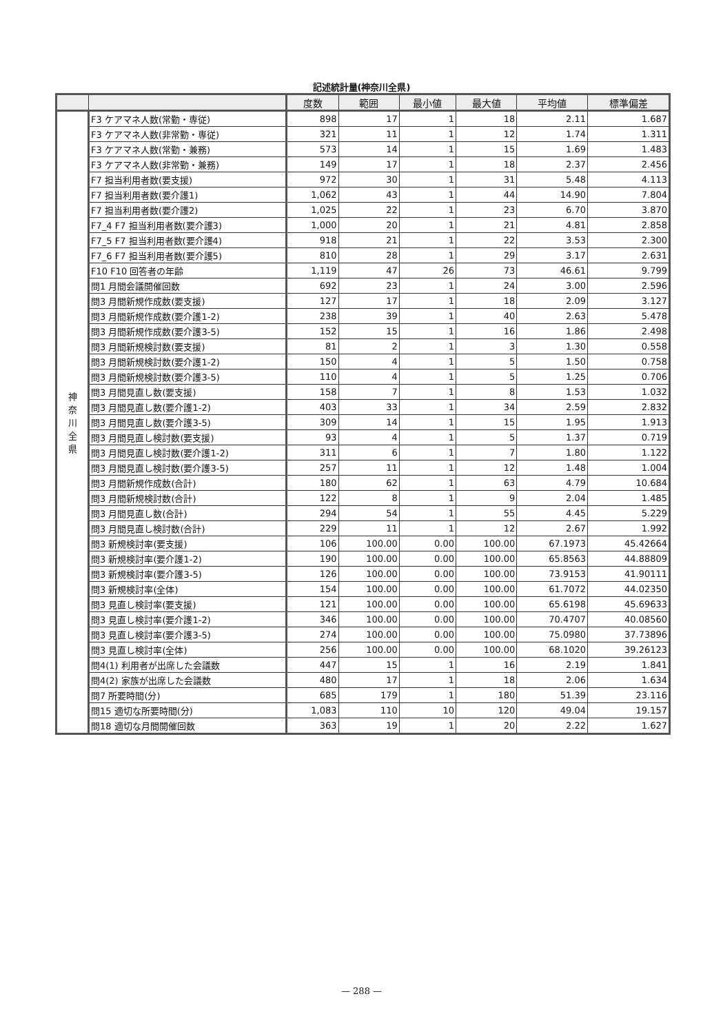記述統計量(神奈川全県)
| | | 度数 | 範囲 | 最小値 | 最大値 | 平均値 | 標準偏差 |
| --- | --- | --- | --- | --- | --- | --- | --- |
| 神 奈 川 全 県 | F3 ケアマネ人数(常勤・専従) | 898 | 17 | 1 | 18 | 2.11 | 1.687 |
| | F3 ケアマネ人数(非常勤・専従) | 321 | 11 | 1 | 12 | 1.74 | 1.311 |
| | F3 ケアマネ人数(常勤・兼務) | 573 | 14 | 1 | 15 | 1.69 | 1.483 |
| | F3 ケアマネ人数(非常勤・兼務) | 149 | 17 | 1 | 18 | 2.37 | 2.456 |
| | F7 担当利用者数(要支援) | 972 | 30 | 1 | 31 | 5.48 | 4.113 |
| | F7 担当利用者数(要介護1) | 1,062 | 43 | 1 | 44 | 14.90 | 7.804 |
| | F7 担当利用者数(要介護2) | 1,025 | 22 | 1 | 23 | 6.70 | 3.870 |
| | F7_4 F7 担当利用者数(要介護3) | 1,000 | 20 | 1 | 21 | 4.81 | 2.858 |
| | F7_5 F7 担当利用者数(要介護4) | 918 | 21 | 1 | 22 | 3.53 | 2.300 |
| | F7_6 F7 担当利用者数(要介護5) | 810 | 28 | 1 | 29 | 3.17 | 2.631 |
| | F10 F10 回答者の年齢 | 1,119 | 47 | 26 | 73 | 46.61 | 9.799 |
| | 問1 月間会議開催回数 | 692 | 23 | 1 | 24 | 3.00 | 2.596 |
| | 問3 月間新規作成数(要支援) | 127 | 17 | 1 | 18 | 2.09 | 3.127 |
| | 問3 月間新規作成数(要介護1-2) | 238 | 39 | 1 | 40 | 2.63 | 5.478 |
| | 問3 月間新規作成数(要介護3-5) | 152 | 15 | 1 | 16 | 1.86 | 2.498 |
| | 問3 月間新規検討数(要支援) | 81 | 2 | 1 | 3 | 1.30 | 0.558 |
| | 問3 月間新規検討数(要介護1-2) | 150 | 4 | 1 | 5 | 1.50 | 0.758 |
| | 問3 月間新規検討数(要介護3-5) | 110 | 4 | 1 | 5 | 1.25 | 0.706 |
| | 問3 月間見直し数(要支援) | 158 | 7 | 1 | 8 | 1.53 | 1.032 |
| | 問3 月間見直し数(要介護1-2) | 403 | 33 | 1 | 34 | 2.59 | 2.832 |
| | 問3 月間見直し数(要介護3-5) | 309 | 14 | 1 | 15 | 1.95 | 1.913 |
| | 問3 月間見直し検討数(要支援) | 93 | 4 | 1 | 5 | 1.37 | 0.719 |
| | 問3 月間見直し検討数(要介護1-2) | 311 | 6 | 1 | 7 | 1.80 | 1.122 |
| | 問3 月間見直し検討数(要介護3-5) | 257 | 11 | 1 | 12 | 1.48 | 1.004 |
| | 問3 月間新規作成数(合計) | 180 | 62 | 1 | 63 | 4.79 | 10.684 |
| | 問3 月間新規検討数(合計) | 122 | 8 | 1 | 9 | 2.04 | 1.485 |
| | 問3 月間見直し数(合計) | 294 | 54 | 1 | 55 | 4.45 | 5.229 |
| | 問3 月間見直し検討数(合計) | 229 | 11 | 1 | 12 | 2.67 | 1.992 |
| | 問3 新規検討率(要支援) | 106 | 100.00 | 0.00 | 100.00 | 67.1973 | 45.42664 |
| | 問3 新規検討率(要介護1-2) | 190 | 100.00 | 0.00 | 100.00 | 65.8563 | 44.88809 |
| | 問3 新規検討率(要介護3-5) | 126 | 100.00 | 0.00 | 100.00 | 73.9153 | 41.90111 |
| | 問3 新規検討率(全体) | 154 | 100.00 | 0.00 | 100.00 | 61.7072 | 44.02350 |
| | 問3 見直し検討率(要支援) | 121 | 100.00 | 0.00 | 100.00 | 65.6198 | 45.69633 |
| | 問3 見直し検討率(要介護1-2) | 346 | 100.00 | 0.00 | 100.00 | 70.4707 | 40.08560 |
| | 問3 見直し検討率(要介護3-5) | 274 | 100.00 | 0.00 | 100.00 | 75.0980 | 37.73896 |
| | 問3 見直し検討率(全体) | 256 | 100.00 | 0.00 | 100.00 | 68.1020 | 39.26123 |
| | 問4(1) 利用者が出席した会議数 | 447 | 15 | 1 | 16 | 2.19 | 1.841 |
| | 問4(2) 家族が出席した会議数 | 480 | 17 | 1 | 18 | 2.06 | 1.634 |
| | 問7 所要時間(分) | 685 | 179 | 1 | 180 | 51.39 | 23.116 |
| | 問15 適切な所要時間(分) | 1,083 | 110 | 10 | 120 | 49.04 | 19.157 |
| | 問18 適切な月間開催回数 | 363 | 19 | 1 | 20 | 2.22 | 1.627 |
— 288 —